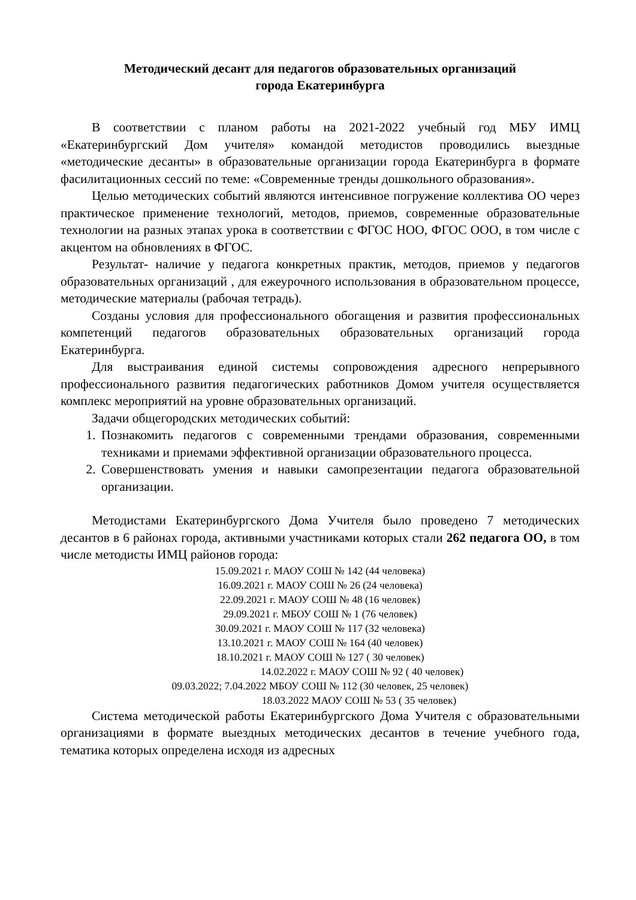Методический десант для педагогов образовательных организаций
города Екатеринбурга
В соответствии с планом работы на 2021-2022 учебный год МБУ ИМЦ «Екатеринбургский Дом учителя» командой методистов проводились выездные «методические десанты» в образовательные организации города Екатеринбурга в формате фасилитационных сессий по теме: «Современные тренды дошкольного образования».
Целью методических событий являются интенсивное погружение коллектива ОО через практическое применение технологий, методов, приемов, современные образовательные технологии на разных этапах урока в соответствии с ФГОС НОО, ФГОС ООО, в том числе с акцентом на обновлениях в ФГОС.
Результат- наличие у педагога конкретных практик, методов, приемов у педагогов образовательных организаций , для ежеурочного использования в образовательном процессе, методические материалы (рабочая тетрадь).
Созданы условия для профессионального обогащения и развития профессиональных компетенций педагогов образовательных образовательных организаций города Екатеринбурга.
Для выстраивания единой системы сопровождения адресного непрерывного профессионального развития педагогических работников Домом учителя осуществляется комплекс мероприятий на уровне образовательных организаций.
Задачи общегородских методических событий:
1. Познакомить педагогов с современными трендами образования, современными техниками и приемами эффективной организации образовательного процесса.
2. Совершенствовать умения и навыки самопрезентации педагога образовательной организации.
Методистами Екатеринбургского Дома Учителя было проведено 7 методических десантов в 6 районах города, активными участниками которых стали 262 педагога ОО, в том числе методисты ИМЦ районов города:
15.09.2021 г. МАОУ СОШ № 142 (44 человека)
16.09.2021 г. МАОУ СОШ № 26 (24 человека)
22.09.2021 г. МАОУ СОШ № 48 (16 человек)
29.09.2021 г. МБОУ СОШ № 1 (76 человек)
30.09.2021 г. МАОУ СОШ № 117 (32 человека)
13.10.2021 г. МАОУ СОШ № 164 (40 человек)
18.10.2021 г. МАОУ СОШ № 127 ( 30 человек)
14.02.2022 г. МАОУ СОШ № 92 ( 40 человек)
09.03.2022; 7.04.2022 МБОУ СОШ № 112 (30 человек, 25 человек)
18.03.2022 МАОУ СОШ № 53 ( 35 человек)
Система методической работы Екатеринбургского Дома Учителя с образовательными организациями в формате выездных методических десантов в течение учебного года, тематика которых определена исходя из адресных